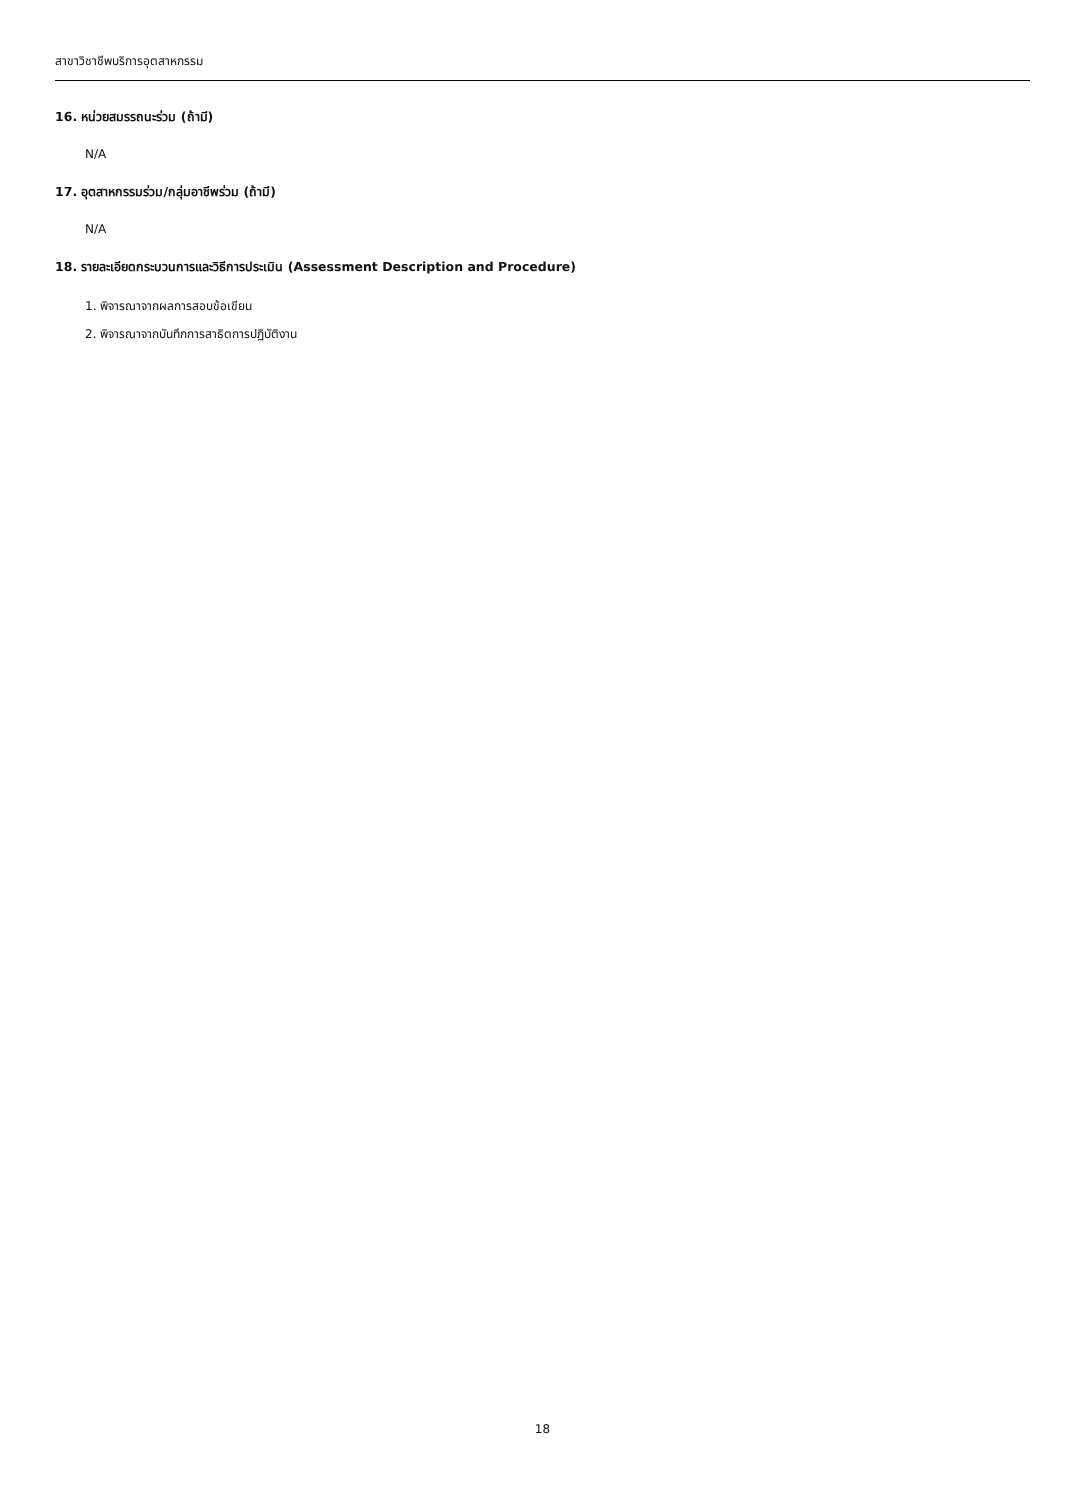สาขาวิชาชีพบริการอุตสาหกรรม
16. หน่วยสมรรถนะร่วม (ถ้ามี)
N/A
17. อุตสาหกรรมร่วม/กลุ่มอาชีพร่วม (ถ้ามี)
N/A
18. รายละเอียดกระบวนการและวิธีการประเมิน (Assessment Description and Procedure)
1. พิจารณาจากผลการสอบข้อเขียน
2. พิจารณาจากบันทึกการสาธิตการปฏิบัติงาน
18